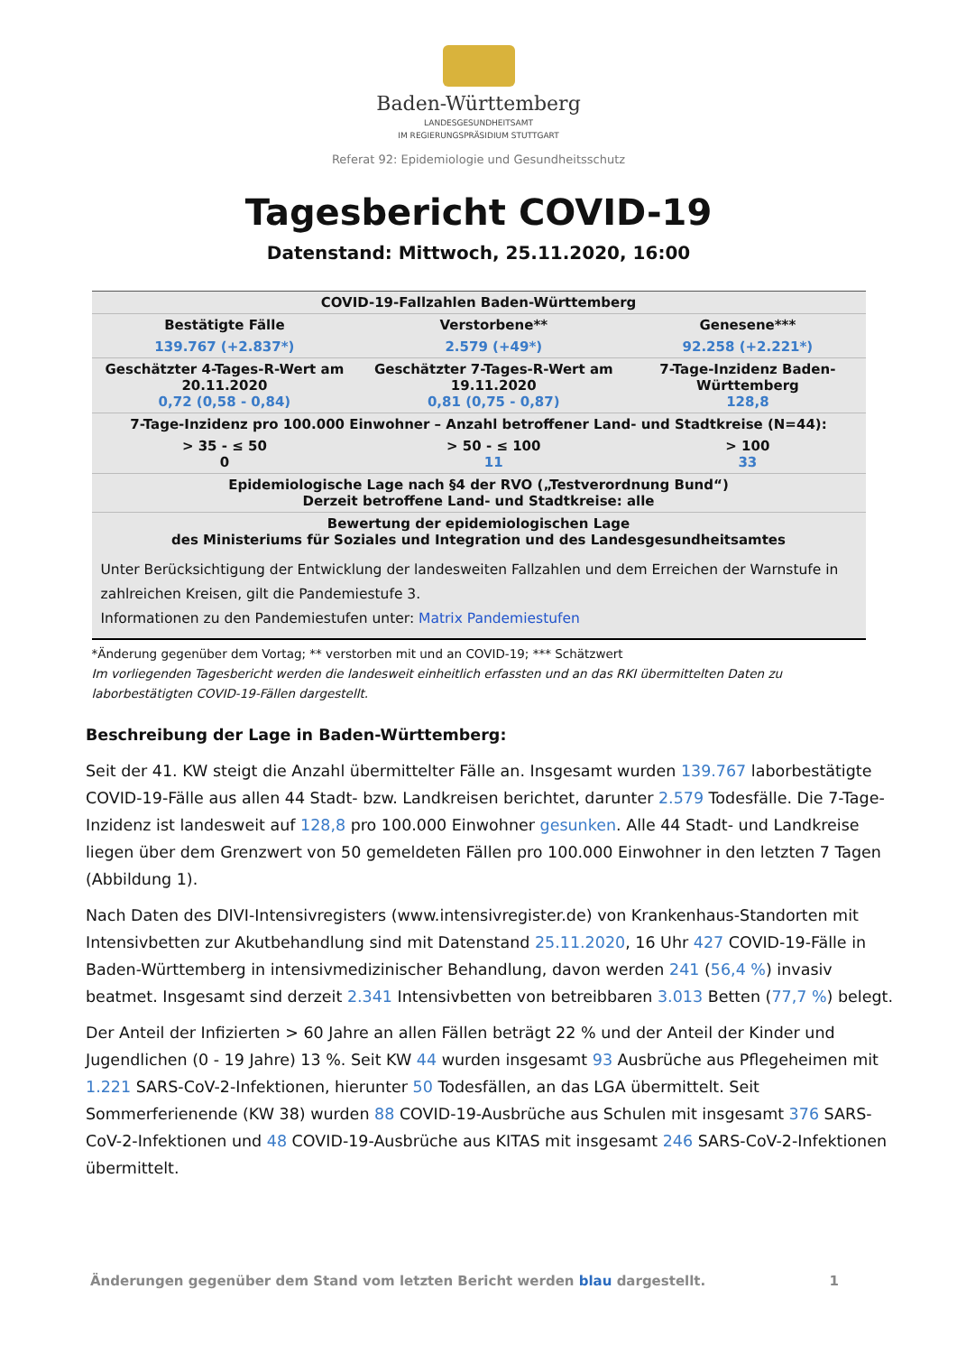Baden-Württemberg
LANDESGESUNDHEITSAMT
IM REGIERUNGSPRÄSIDIUM STUTTGART
Referat 92: Epidemiologie und Gesundheitsschutz
Tagesbericht COVID-19
Datenstand: Mittwoch, 25.11.2020, 16:00
| COVID-19-Fallzahlen Baden-Württemberg | | |
| --- | --- | --- |
| Bestätigte Fälle | Verstorbene** | Genesene*** |
| 139.767 (+2.837*) | 2.579 (+49*) | 92.258 (+2.221*) |
| Geschätzter 4-Tages-R-Wert am 20.11.2020 0,72 (0,58 - 0,84) | Geschätzter 7-Tages-R-Wert am 19.11.2020 0,81 (0,75 - 0,87) | 7-Tage-Inzidenz Baden-Württemberg 128,8 |
| 7-Tage-Inzidenz pro 100.000 Einwohner – Anzahl betroffener Land- und Stadtkreise (N=44): | | |
| > 35 - ≤ 50 0 | > 50 - ≤ 100 11 | > 100 33 |
| Epidemiologische Lage nach §4 der RVO („Testverordnung Bund“) Derzeit betroffene Land- und Stadtkreise: alle | | |
| Bewertung der epidemiologischen Lage des Ministeriums für Soziales und Integration und des Landesgesundheitsamtes | | |
| Unter Berücksichtigung der Entwicklung der landesweiten Fallzahlen und dem Erreichen der Warnstufe in zahlreichen Kreisen, gilt die Pandemiestufe 3. Informationen zu den Pandemiestufen unter: Matrix Pandemiestufen | | |
*Änderung gegenüber dem Vortag; ** verstorben mit und an COVID-19; *** Schätzwert
Im vorliegenden Tagesbericht werden die landesweit einheitlich erfassten und an das RKI übermittelten Daten zu laborbestätigten COVID-19-Fällen dargestellt.
Beschreibung der Lage in Baden-Württemberg:
Seit der 41. KW steigt die Anzahl übermittelter Fälle an. Insgesamt wurden 139.767 laborbestätigte COVID-19-Fälle aus allen 44 Stadt- bzw. Landkreisen berichtet, darunter 2.579 Todesfälle. Die 7-Tage-Inzidenz ist landesweit auf 128,8 pro 100.000 Einwohner gesunken. Alle 44 Stadt- und Landkreise liegen über dem Grenzwert von 50 gemeldeten Fällen pro 100.000 Einwohner in den letzten 7 Tagen (Abbildung 1).
Nach Daten des DIVI-Intensivregisters (www.intensivregister.de) von Krankenhaus-Standorten mit Intensivbetten zur Akutbehandlung sind mit Datenstand 25.11.2020, 16 Uhr 427 COVID-19-Fälle in Baden-Württemberg in intensivmedizinischer Behandlung, davon werden 241 (56,4 %) invasiv beatmet. Insgesamt sind derzeit 2.341 Intensivbetten von betreibbaren 3.013 Betten (77,7 %) belegt.
Der Anteil der Infizierten > 60 Jahre an allen Fällen beträgt 22 % und der Anteil der Kinder und Jugendlichen (0 - 19 Jahre) 13 %. Seit KW 44 wurden insgesamt 93 Ausbrüche aus Pflegeheimen mit 1.221 SARS-CoV-2-Infektionen, hierunter 50 Todesfällen, an das LGA übermittelt. Seit Sommerferienende (KW 38) wurden 88 COVID-19-Ausbrüche aus Schulen mit insgesamt 376 SARS-CoV-2-Infektionen und 48 COVID-19-Ausbrüche aus KITAS mit insgesamt 246 SARS-CoV-2-Infektionen übermittelt.
Änderungen gegenüber dem Stand vom letzten Bericht werden blau dargestellt. 1